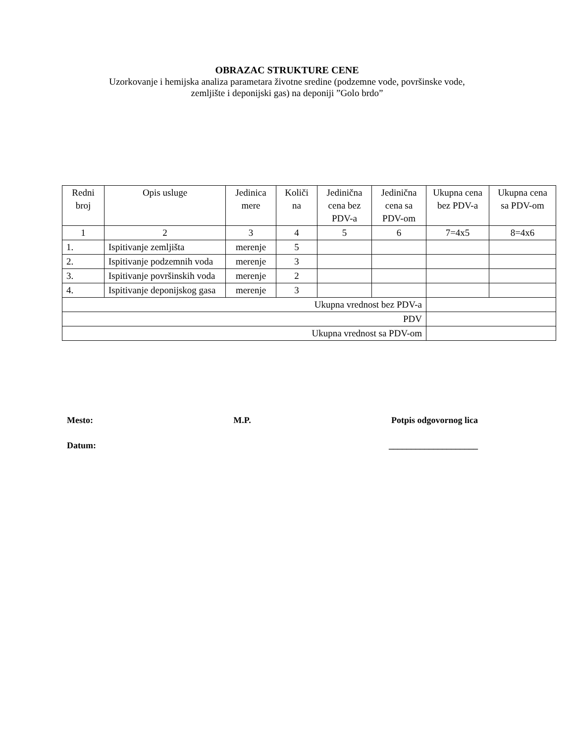OBRAZAC STRUKTURE CENE
Uzorkovanje i hemijska analiza parametara životne sredine (podzemne vode, površinske vode,
zemljište i deponijski gas) na deponiji ”Golo brdo”
| Redni broj | Opis usluge | Jedinica mere | Količi na | Jedinična cena bez PDV-a | Jedinična cena sa PDV-om | Ukupna cena bez PDV-a | Ukupna cena sa PDV-om |
| 1 | 2 | 3 | 4 | 5 | 6 | 7=4x5 | 8=4x6 |
| 1. | Ispitivanje zemljišta | merenje | 5 | | | | |
| 2. | Ispitivanje podzemnih voda | merenje | 3 | | | | |
| 3. | Ispitivanje površinskih voda | merenje | 2 | | | | |
| 4. | Ispitivanje deponijskog gasa | merenje | 3 | | | | |
| Ukupna vrednost bez PDV-a | | | | | | | |
| PDV | | | | | | | |
| Ukupna vrednost sa PDV-om | | | | | | | |
Mesto: M.P. Potpis odgovornog lica
Datum: ____________________